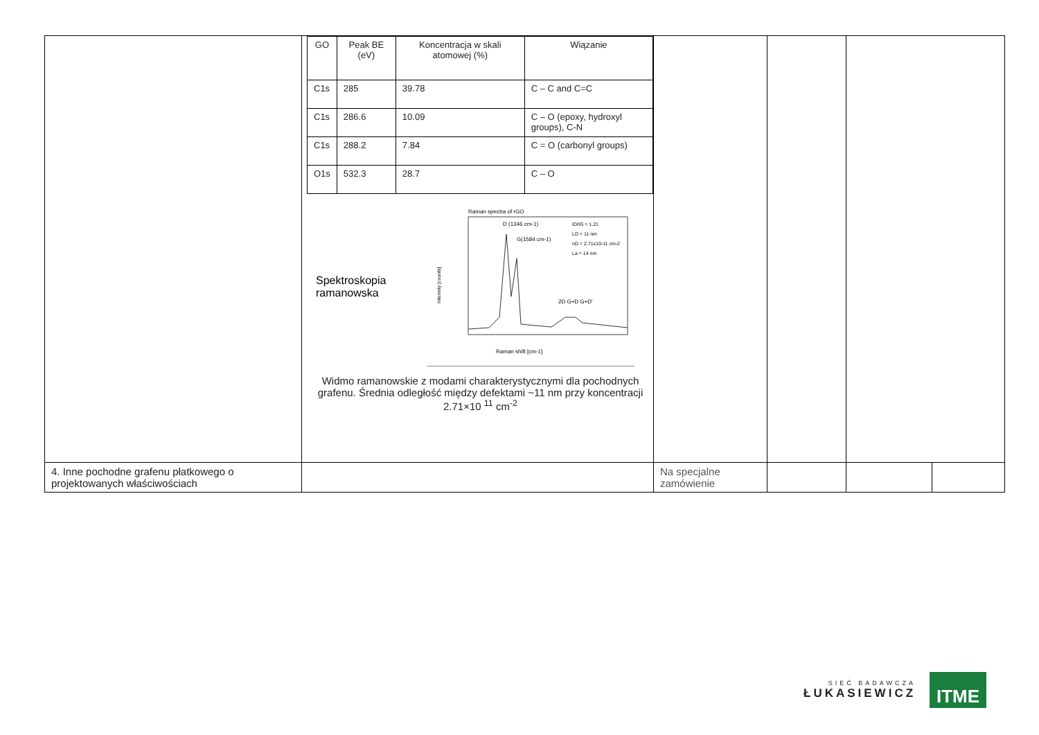| | / GO / Peak BE (eV) / Koncentracja w skali atomowej (%) / Wiązanie / / C1s / 285 / 39.78 / C – C and C=C / / C1s / 286.6 / 10.09 / C – O (epoxy, hydroxyl groups), C-N / / C1s / 288.2 / 7.84 / C = O (carbonyl groups) / / O1s / 532.3 / 28.7 / C – O / Spektroskopia ramanowska Raman spectra of rGO D (1346 cm-1) G(1584 cm-1) ID/IG = 1.21 LD = 11 nm nD = 2.71x10-11 cm-2 La = 14 nm 2D G+D G+D' Raman shift [cm-1] Intensity [counts] Widmo ramanowskie z modami charakterystycznymi dla pochodnych grafenu. Średnia odległość między defektami ~11 nm przy koncentracji 2.71×10 <sup>11</sup> cm<sup>-2</sup> | | | | |
| 4. Inne pochodne grafenu płatkowego o projektowanych właściwościach | | Na specjalne zamówienie | | | |
SIEĆ BADAWCZA
ŁUKASIEWICZ
ITME